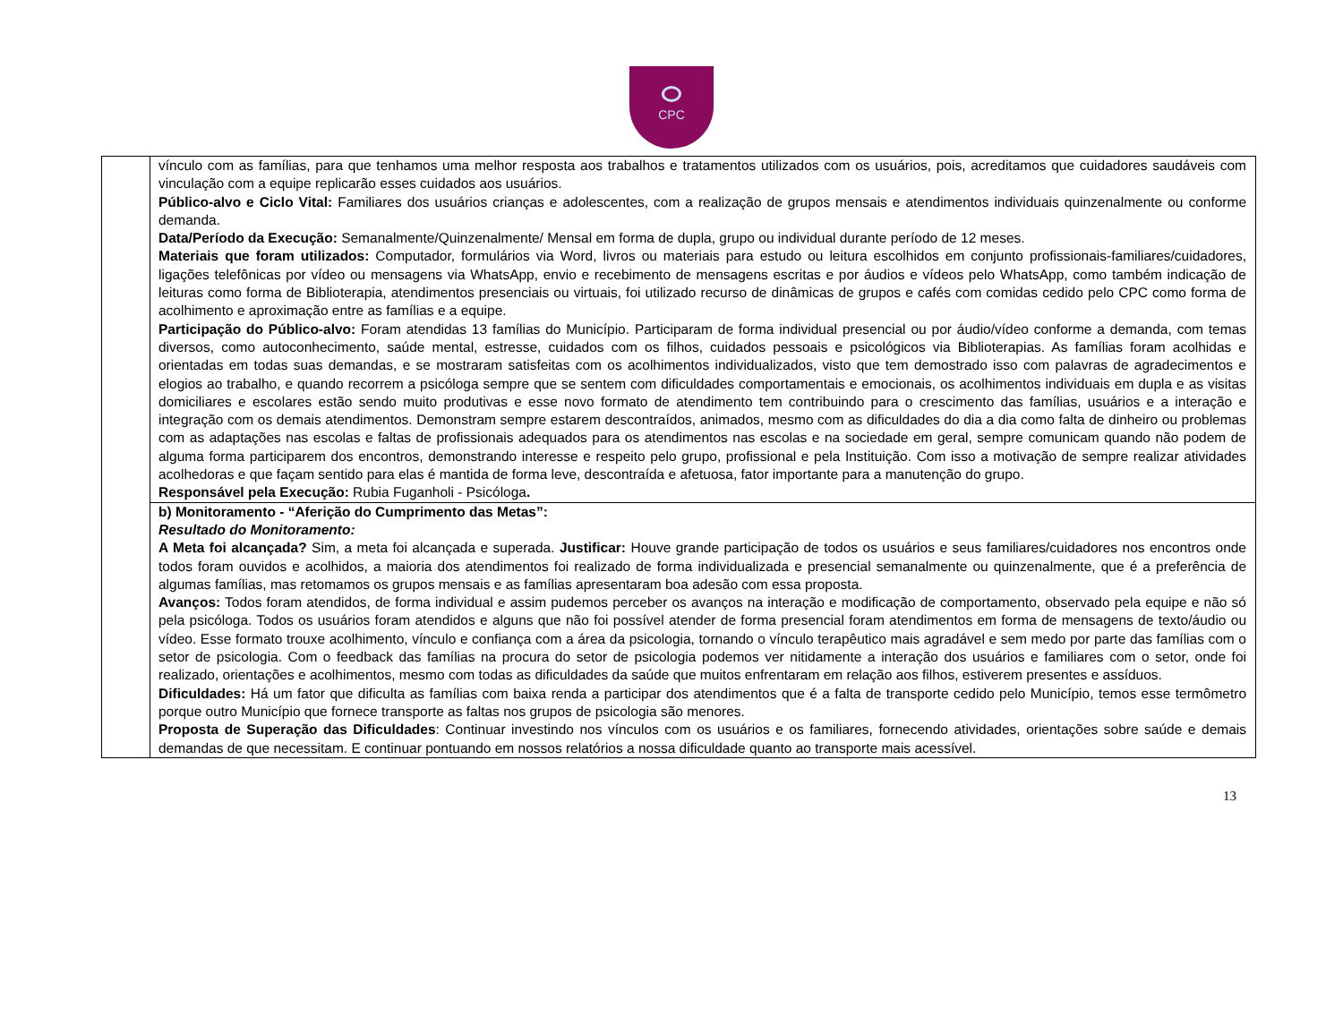CPC
| | vínculo com as famílias, para que tenhamos uma melhor resposta aos trabalhos e tratamentos utilizados com os usuários, pois, acreditamos que cuidadores saudáveis com vinculação com a equipe replicarão esses cuidados aos usuários. Público-alvo e Ciclo Vital: Familiares dos usuários crianças e adolescentes, com a realização de grupos mensais e atendimentos individuais quinzenalmente ou conforme demanda. Data/Período da Execução: Semanalmente/Quinzenalmente/ Mensal em forma de dupla, grupo ou individual durante período de 12 meses. Materiais que foram utilizados: Computador, formulários via Word, livros ou materiais para estudo ou leitura escolhidos em conjunto profissionais-familiares/cuidadores, ligações telefônicas por vídeo ou mensagens via WhatsApp, envio e recebimento de mensagens escritas e por áudios e vídeos pelo WhatsApp, como também indicação de leituras como forma de Biblioterapia, atendimentos presenciais ou virtuais, foi utilizado recurso de dinâmicas de grupos e cafés com comidas cedido pelo CPC como forma de acolhimento e aproximação entre as famílias e a equipe. Participação do Público-alvo: Foram atendidas 13 famílias do Município. Participaram de forma individual presencial ou por áudio/vídeo conforme a demanda, com temas diversos, como autoconhecimento, saúde mental, estresse, cuidados com os filhos, cuidados pessoais e psicológicos via Biblioterapias. As famílias foram acolhidas e orientadas em todas suas demandas, e se mostraram satisfeitas com os acolhimentos individualizados, visto que tem demostrado isso com palavras de agradecimentos e elogios ao trabalho, e quando recorrem a psicóloga sempre que se sentem com dificuldades comportamentais e emocionais, os acolhimentos individuais em dupla e as visitas domiciliares e escolares estão sendo muito produtivas e esse novo formato de atendimento tem contribuindo para o crescimento das famílias, usuários e a interação e integração com os demais atendimentos. Demonstram sempre estarem descontraídos, animados, mesmo com as dificuldades do dia a dia como falta de dinheiro ou problemas com as adaptações nas escolas e faltas de profissionais adequados para os atendimentos nas escolas e na sociedade em geral, sempre comunicam quando não podem de alguma forma participarem dos encontros, demonstrando interesse e respeito pelo grupo, profissional e pela Instituição. Com isso a motivação de sempre realizar atividades acolhedoras e que façam sentido para elas é mantida de forma leve, descontraída e afetuosa, fator importante para a manutenção do grupo. Responsável pela Execução: Rubia Fuganholi - Psicóloga . |
| | b) Monitoramento - “Aferição do Cumprimento das Metas”: Resultado do Monitoramento: A Meta foi alcançada? Sim, a meta foi alcançada e superada. Justificar: Houve grande participação de todos os usuários e seus familiares/cuidadores nos encontros onde todos foram ouvidos e acolhidos, a maioria dos atendimentos foi realizado de forma individualizada e presencial semanalmente ou quinzenalmente, que é a preferência de algumas famílias, mas retomamos os grupos mensais e as famílias apresentaram boa adesão com essa proposta. Avanços: Todos foram atendidos, de forma individual e assim pudemos perceber os avanços na interação e modificação de comportamento, observado pela equipe e não só pela psicóloga. Todos os usuários foram atendidos e alguns que não foi possível atender de forma presencial foram atendimentos em forma de mensagens de texto/áudio ou vídeo. Esse formato trouxe acolhimento, vínculo e confiança com a área da psicologia, tornando o vínculo terapêutico mais agradável e sem medo por parte das famílias com o setor de psicologia. Com o feedback das famílias na procura do setor de psicologia podemos ver nitidamente a interação dos usuários e familiares com o setor, onde foi realizado, orientações e acolhimentos, mesmo com todas as dificuldades da saúde que muitos enfrentaram em relação aos filhos, estiverem presentes e assíduos. Dificuldades: Há um fator que dificulta as famílias com baixa renda a participar dos atendimentos que é a falta de transporte cedido pelo Município, temos esse termômetro porque outro Município que fornece transporte as faltas nos grupos de psicologia são menores. Proposta de Superação das Dificuldades : Continuar investindo nos vínculos com os usuários e os familiares, fornecendo atividades, orientações sobre saúde e demais demandas de que necessitam. E continuar pontuando em nossos relatórios a nossa dificuldade quanto ao transporte mais acessível. |
13